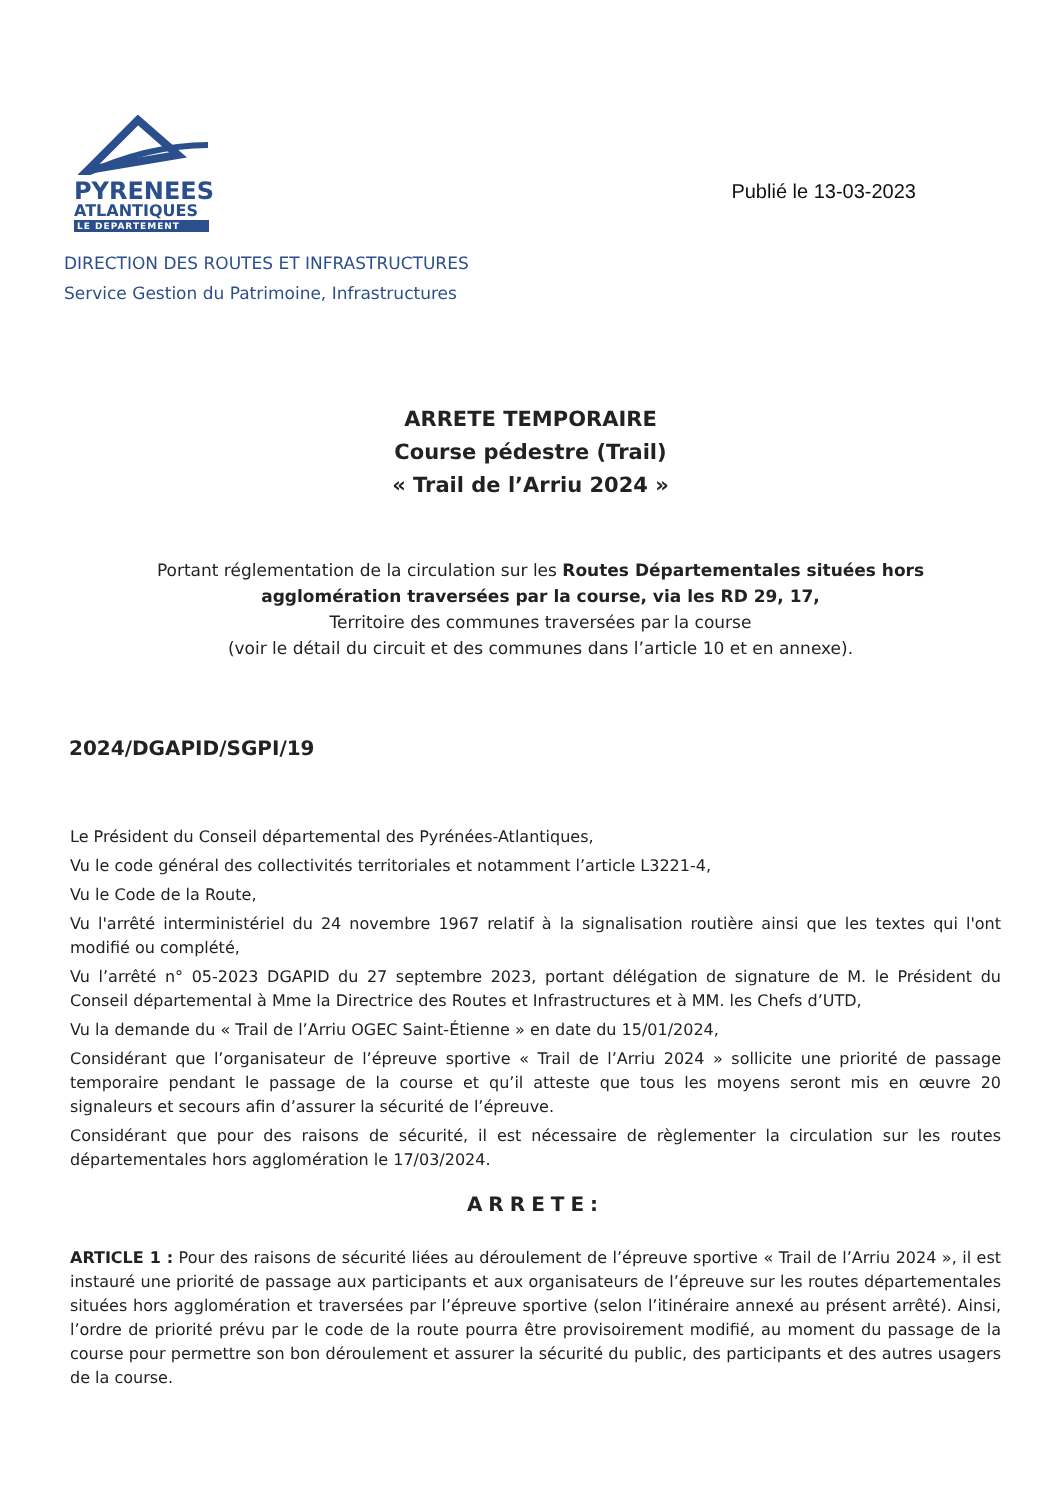PYRENEES
ATLANTIQUES
LE DEPARTEMENT
Publié le 13-03-2023
DIRECTION DES ROUTES ET INFRASTRUCTURES
Service Gestion du Patrimoine, Infrastructures
ARRETE TEMPORAIRE
Course pédestre (Trail)
« Trail de l’Arriu 2024 »
Portant réglementation de la circulation sur les Routes Départementales situées hors agglomération traversées par la course, via les RD 29, 17,
Territoire des communes traversées par la course
(voir le détail du circuit et des communes dans l’article 10 et en annexe).
2024/DGAPID/SGPI/19
Le Président du Conseil départemental des Pyrénées-Atlantiques,
Vu le code général des collectivités territoriales et notamment l’article L3221-4,
Vu le Code de la Route,
Vu l'arrêté interministériel du 24 novembre 1967 relatif à la signalisation routière ainsi que les textes qui l'ont modifié ou complété,
Vu l’arrêté n° 05-2023 DGAPID du 27 septembre 2023, portant délégation de signature de M. le Président du Conseil départemental à Mme la Directrice des Routes et Infrastructures et à MM. les Chefs d’UTD,
Vu la demande du « Trail de l’Arriu OGEC Saint-Étienne » en date du 15/01/2024,
Considérant que l’organisateur de l’épreuve sportive « Trail de l’Arriu 2024 » sollicite une priorité de passage temporaire pendant le passage de la course et qu’il atteste que tous les moyens seront mis en œuvre 20 signaleurs et secours afin d’assurer la sécurité de l’épreuve.
Considérant que pour des raisons de sécurité, il est nécessaire de règlementer la circulation sur les routes départementales hors agglomération le 17/03/2024.
ARRETE:
ARTICLE 1 : Pour des raisons de sécurité liées au déroulement de l’épreuve sportive « Trail de l’Arriu 2024 », il est instauré une priorité de passage aux participants et aux organisateurs de l’épreuve sur les routes départementales situées hors agglomération et traversées par l’épreuve sportive (selon l’itinéraire annexé au présent arrêté). Ainsi, l’ordre de priorité prévu par le code de la route pourra être provisoirement modifié, au moment du passage de la course pour permettre son bon déroulement et assurer la sécurité du public, des participants et des autres usagers de la course.